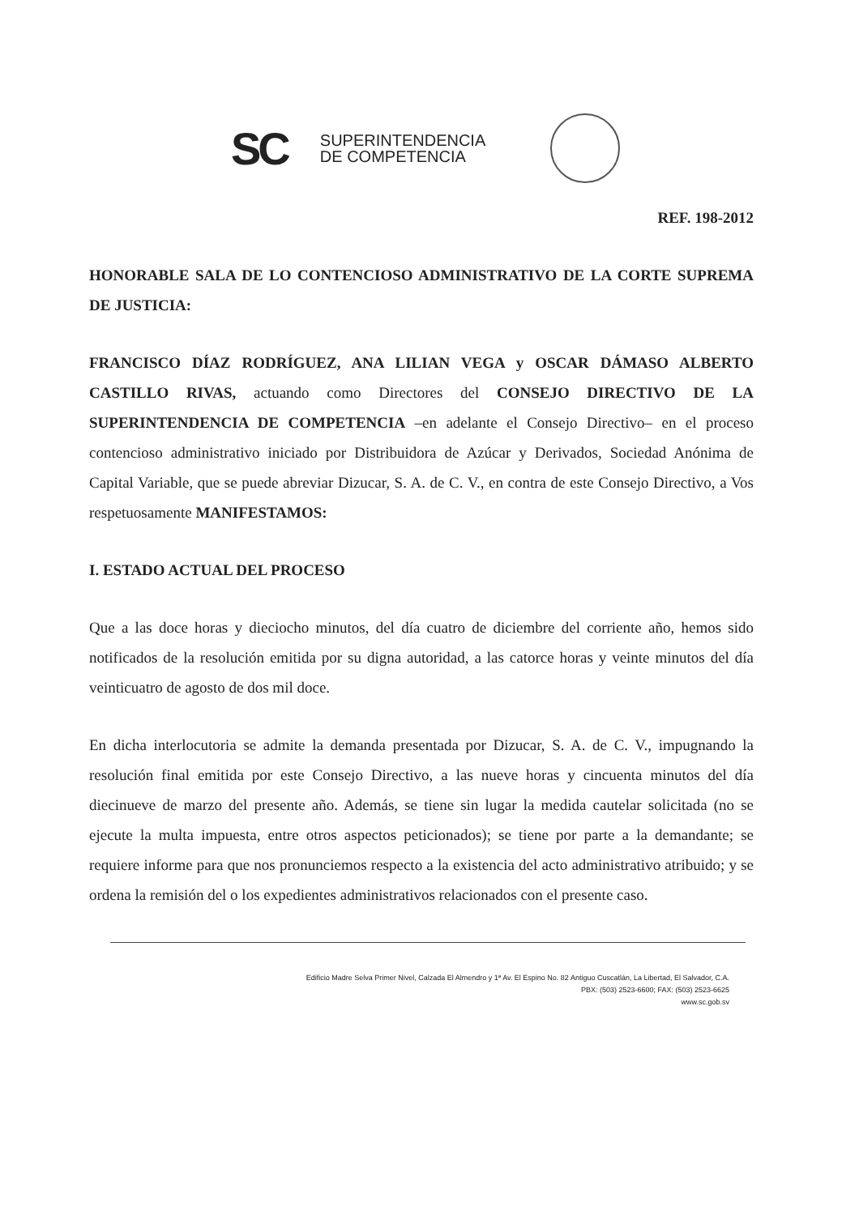SC
SUPERINTENDENCIA
DE COMPETENCIA
REF. 198-2012
HONORABLE SALA DE LO CONTENCIOSO ADMINISTRATIVO DE LA CORTE SUPREMA DE JUSTICIA:
FRANCISCO DÍAZ RODRÍGUEZ, ANA LILIAN VEGA y OSCAR DÁMASO ALBERTO CASTILLO RIVAS, actuando como Directores del CONSEJO DIRECTIVO DE LA SUPERINTENDENCIA DE COMPETENCIA –en adelante el Consejo Directivo– en el proceso contencioso administrativo iniciado por Distribuidora de Azúcar y Derivados, Sociedad Anónima de Capital Variable, que se puede abreviar Dizucar, S. A. de C. V., en contra de este Consejo Directivo, a Vos respetuosamente MANIFESTAMOS:
I. ESTADO ACTUAL DEL PROCESO
Que a las doce horas y dieciocho minutos, del día cuatro de diciembre del corriente año, hemos sido notificados de la resolución emitida por su digna autoridad, a las catorce horas y veinte minutos del día veinticuatro de agosto de dos mil doce.
En dicha interlocutoria se admite la demanda presentada por Dizucar, S. A. de C. V., impugnando la resolución final emitida por este Consejo Directivo, a las nueve horas y cincuenta minutos del día diecinueve de marzo del presente año. Además, se tiene sin lugar la medida cautelar solicitada (no se ejecute la multa impuesta, entre otros aspectos peticionados); se tiene por parte a la demandante; se requiere informe para que nos pronunciemos respecto a la existencia del acto administrativo atribuido; y se ordena la remisión del o los expedientes administrativos relacionados con el presente caso.
Edificio Madre Selva Primer Nivel, Calzada El Almendro y 1ª Av. El Espino No. 82 Antiguo Cuscatlán, La Libertad, El Salvador, C.A.
PBX: (503) 2523-6600; FAX: (503) 2523-6625
www.sc.gob.sv